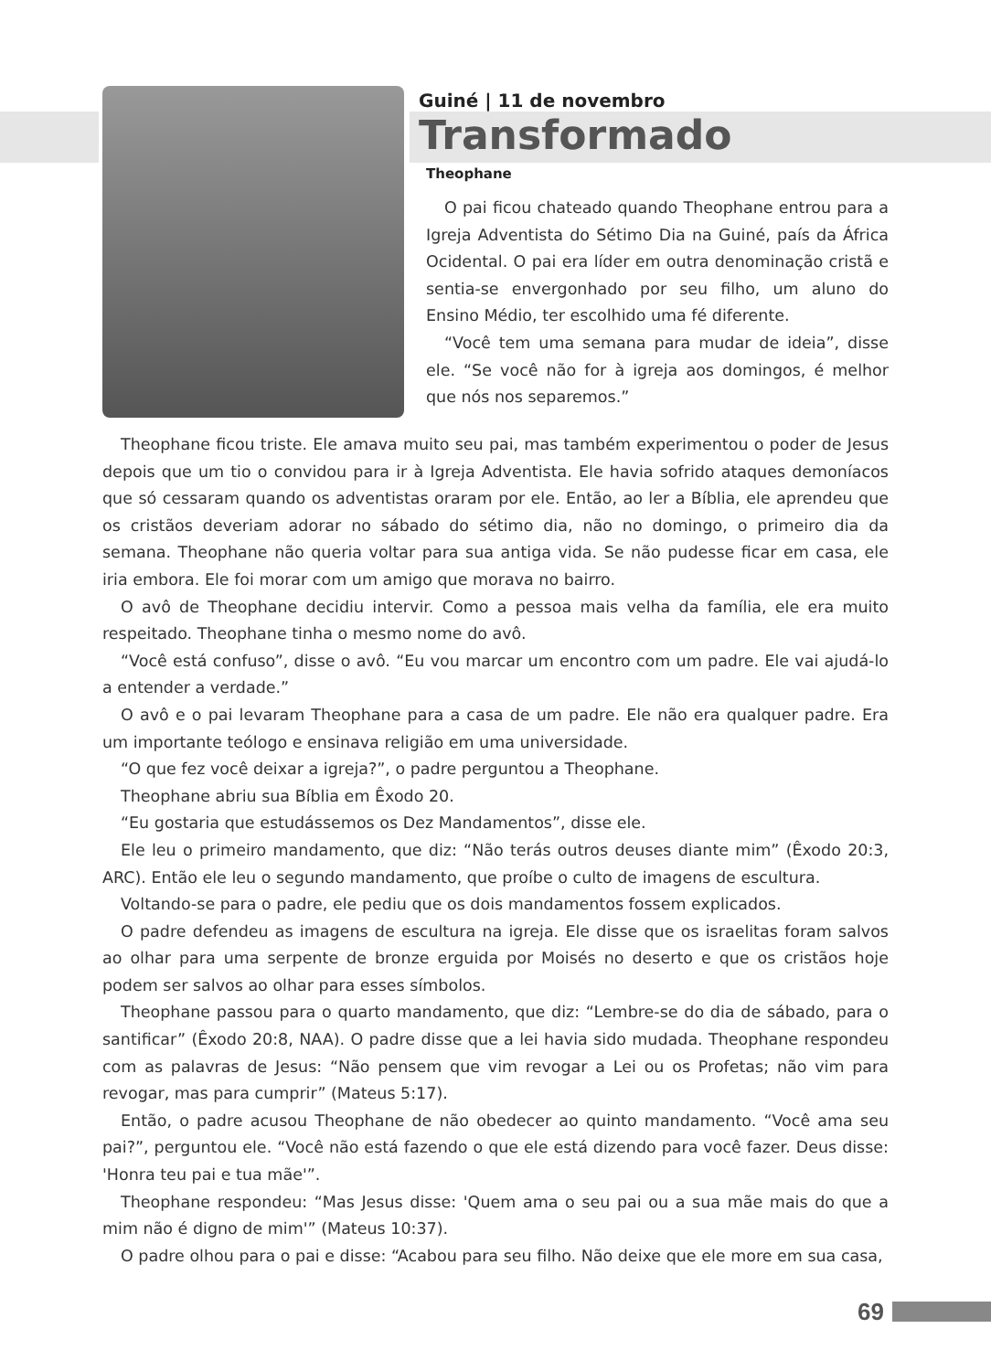Guiné | 11 de novembro
Transformado
Theophane
O pai ficou chateado quando Theophane entrou para a Igreja Adventista do Sétimo Dia na Guiné, país da África Ocidental. O pai era líder em outra denominação cristã e sentia-se envergonhado por seu filho, um aluno do Ensino Médio, ter escolhido uma fé diferente.
“Você tem uma semana para mudar de ideia”, disse ele. “Se você não for à igreja aos domingos, é melhor que nós nos separemos.”
Theophane ficou triste. Ele amava muito seu pai, mas também experimentou o poder de Jesus depois que um tio o convidou para ir à Igreja Adventista. Ele havia sofrido ataques demoníacos que só cessaram quando os adventistas oraram por ele. Então, ao ler a Bíblia, ele aprendeu que os cristãos deveriam adorar no sábado do sétimo dia, não no domingo, o primeiro dia da semana. Theophane não queria voltar para sua antiga vida. Se não pudesse ficar em casa, ele iria embora. Ele foi morar com um amigo que morava no bairro.
O avô de Theophane decidiu intervir. Como a pessoa mais velha da família, ele era muito respeitado. Theophane tinha o mesmo nome do avô.
“Você está confuso”, disse o avô. “Eu vou marcar um encontro com um padre. Ele vai ajudá-lo a entender a verdade.”
O avô e o pai levaram Theophane para a casa de um padre. Ele não era qualquer padre. Era um importante teólogo e ensinava religião em uma universidade.
“O que fez você deixar a igreja?”, o padre perguntou a Theophane.
Theophane abriu sua Bíblia em Êxodo 20.
“Eu gostaria que estudássemos os Dez Mandamentos”, disse ele.
Ele leu o primeiro mandamento, que diz: “Não terás outros deuses diante mim” (Êxodo 20:3, ARC). Então ele leu o segundo mandamento, que proíbe o culto de imagens de escultura.
Voltando-se para o padre, ele pediu que os dois mandamentos fossem explicados.
O padre defendeu as imagens de escultura na igreja. Ele disse que os israelitas foram salvos ao olhar para uma serpente de bronze erguida por Moisés no deserto e que os cristãos hoje podem ser salvos ao olhar para esses símbolos.
Theophane passou para o quarto mandamento, que diz: “Lembre-se do dia de sábado, para o santificar” (Êxodo 20:8, NAA). O padre disse que a lei havia sido mudada. Theophane respondeu com as palavras de Jesus: “Não pensem que vim revogar a Lei ou os Profetas; não vim para revogar, mas para cumprir” (Mateus 5:17).
Então, o padre acusou Theophane de não obedecer ao quinto mandamento. “Você ama seu pai?”, perguntou ele. “Você não está fazendo o que ele está dizendo para você fazer. Deus disse: 'Honra teu pai e tua mãe'”.
Theophane respondeu: “Mas Jesus disse: 'Quem ama o seu pai ou a sua mãe mais do que a mim não é digno de mim'” (Mateus 10:37).
O padre olhou para o pai e disse: “Acabou para seu filho. Não deixe que ele more em sua casa,
69